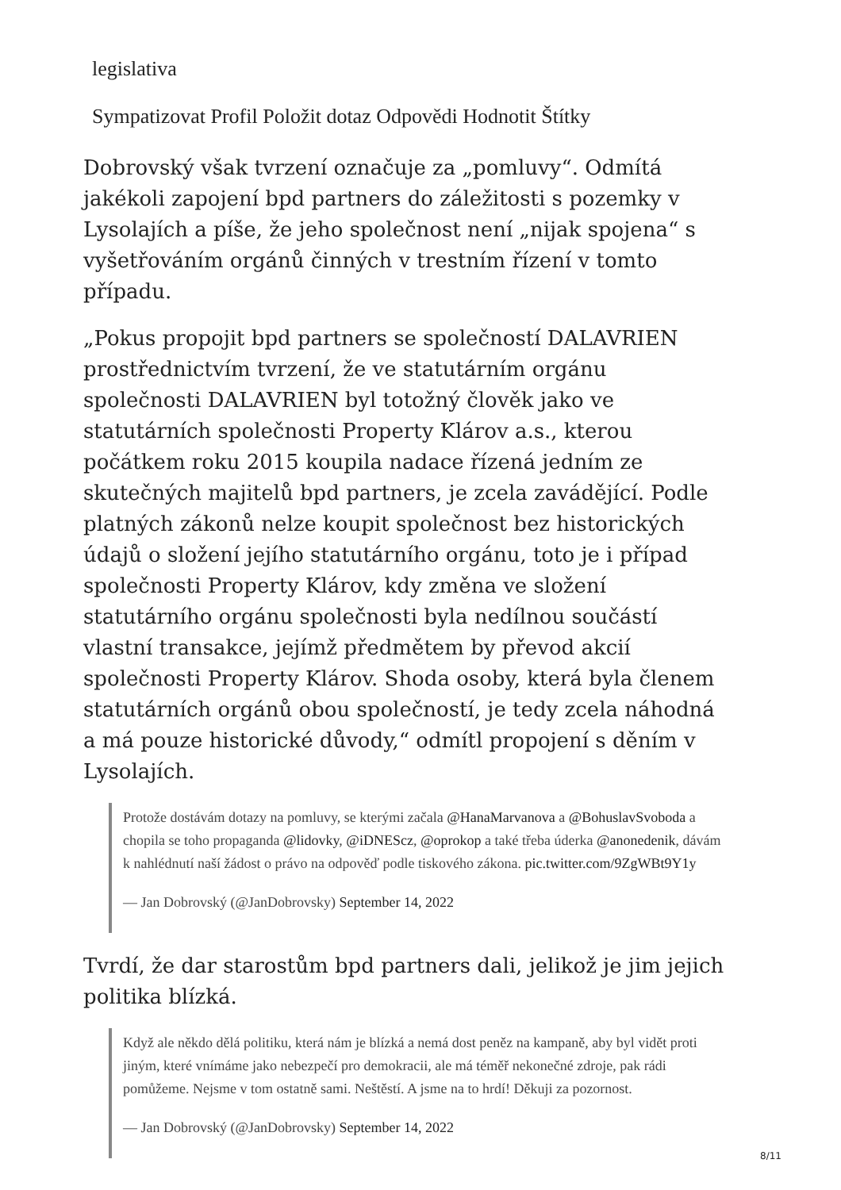legislativa
Sympatizovat Profil Položit dotaz Odpovědi Hodnotit Štítky
Dobrovský však tvrzení označuje za „pomluvy“. Odmítá jakékoli zapojení bpd partners do záležitosti s pozemky v Lysolajích a píše, že jeho společnost není „nijak spojena“ s vyšetřováním orgánů činných v trestním řízení v tomto případu.
„Pokus propojit bpd partners se společností DALAVRIEN prostřednictvím tvrzení, že ve statutárním orgánu společnosti DALAVRIEN byl totožný člověk jako ve statutárních společnosti Property Klárov a.s., kterou počátkem roku 2015 koupila nadace řízená jedním ze skutečných majitelů bpd partners, je zcela zavádějící. Podle platných zákonů nelze koupit společnost bez historických údajů o složení jejího statutárního orgánu, toto je i případ společnosti Property Klárov, kdy změna ve složení statutárního orgánu společnosti byla nedílnou součástí vlastní transakce, jejímž předmětem by převod akcií společnosti Property Klárov. Shoda osoby, která byla členem statutárních orgánů obou společností, je tedy zcela náhodná a má pouze historické důvody,“ odmítl propojení s děním v Lysolajích.
Protože dostávám dotazy na pomluvy, se kterými začala @HanaMarvanova a @BohuslavSvoboda a chopila se toho propaganda @lidovky, @iDNEScz, @oprokop a také třeba úderka @anonedenik, dávám k nahlédnutí naší žádost o právo na odpověď podle tiskového zákona. pic.twitter.com/9ZgWBt9Y1y
— Jan Dobrovský (@JanDobrovsky) September 14, 2022
Tvrdí, že dar starostům bpd partners dali, jelikož je jim jejich politika blízká.
Když ale někdo dělá politiku, která nám je blízká a nemá dost peněz na kampaně, aby byl vidět proti jiným, které vnímáme jako nebezpečí pro demokracii, ale má téměř nekonečné zdroje, pak rádi pomůžeme. Nejsme v tom ostatně sami. Neštěstí. A jsme na to hrdí! Děkuji za pozornost.
— Jan Dobrovský (@JanDobrovsky) September 14, 2022
8/11